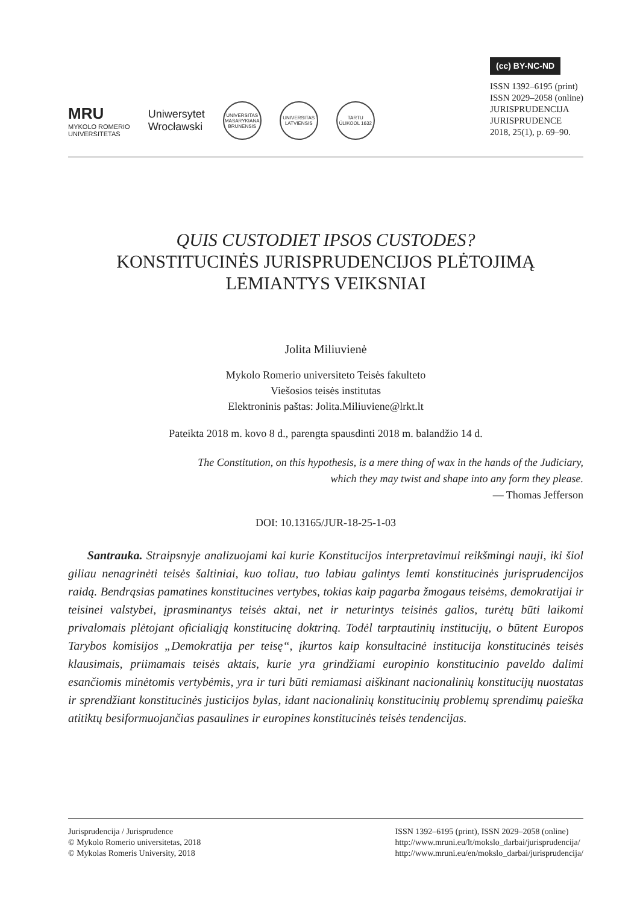MRU
MYKOLO ROMERIO
UNIVERSITETAS
Uniwersytet
Wrocławski
UNIVERSITAS MASARYKIANA BRUNENSIS
UNIVERSITAS LATVIENSIS
TARTU ÜLIKOOL 1632
(cc) BY-NC-ND
ISSN 1392–6195 (print)
ISSN 2029–2058 (online)
JURISPRUDENCIJA
JURISPRUDENCE
2018, 25(1), p. 69–90.
QUIS CUSTODIET IPSOS CUSTODES?
KONSTITUCINĖS JURISPRUDENCIJOS PLĖTOJIMĄ
LEMIANTYS VEIKSNIAI
Jolita Miliuvienė
Mykolo Romerio universiteto Teisės fakulteto
Viešosios teisės institutas
Elektroninis paštas: Jolita.Miliuviene@lrkt.lt
Pateikta 2018 m. kovo 8 d., parengta spausdinti 2018 m. balandžio 14 d.
The Constitution, on this hypothesis, is a mere thing of wax in the hands of the Judiciary,
which they may twist and shape into any form they please.
— Thomas Jefferson
DOI: 10.13165/JUR-18-25-1-03
Santrauka. Straipsnyje analizuojami kai kurie Konstitucijos interpretavimui reikšmingi nauji, iki šiol giliau nenagrinėti teisės šaltiniai, kuo toliau, tuo labiau galintys lemti konstitucinės jurisprudencijos raidą. Bendrąsias pamatines konstitucines vertybes, tokias kaip pagarba žmogaus teisėms, demokratijai ir teisinei valstybei, įprasminantys teisės aktai, net ir neturintys teisinės galios, turėtų būti laikomi privalomais plėtojant oficialiąją konstitucinę doktriną. Todėl tarptautinių institucijų, o būtent Europos Tarybos komisijos „Demokratija per teisę“, įkurtos kaip konsultacinė institucija konstitucinės teisės klausimais, priimamais teisės aktais, kurie yra grindžiami europinio konstitucinio paveldo dalimi esančiomis minėtomis vertybėmis, yra ir turi būti remiamasi aiškinant nacionalinių konstitucijų nuostatas ir sprendžiant konstitucinės justicijos bylas, idant nacionalinių konstitucinių problemų sprendimų paieška atitiktų besiformuojančias pasaulines ir europines konstitucinės teisės tendencijas.
Jurisprudencija / Jurisprudence
© Mykolo Romerio universitetas, 2018
© Mykolas Romeris University, 2018
ISSN 1392–6195 (print), ISSN 2029–2058 (online)
http://www.mruni.eu/lt/mokslo_darbai/jurisprudencija/
http://www.mruni.eu/en/mokslo_darbai/jurisprudencija/